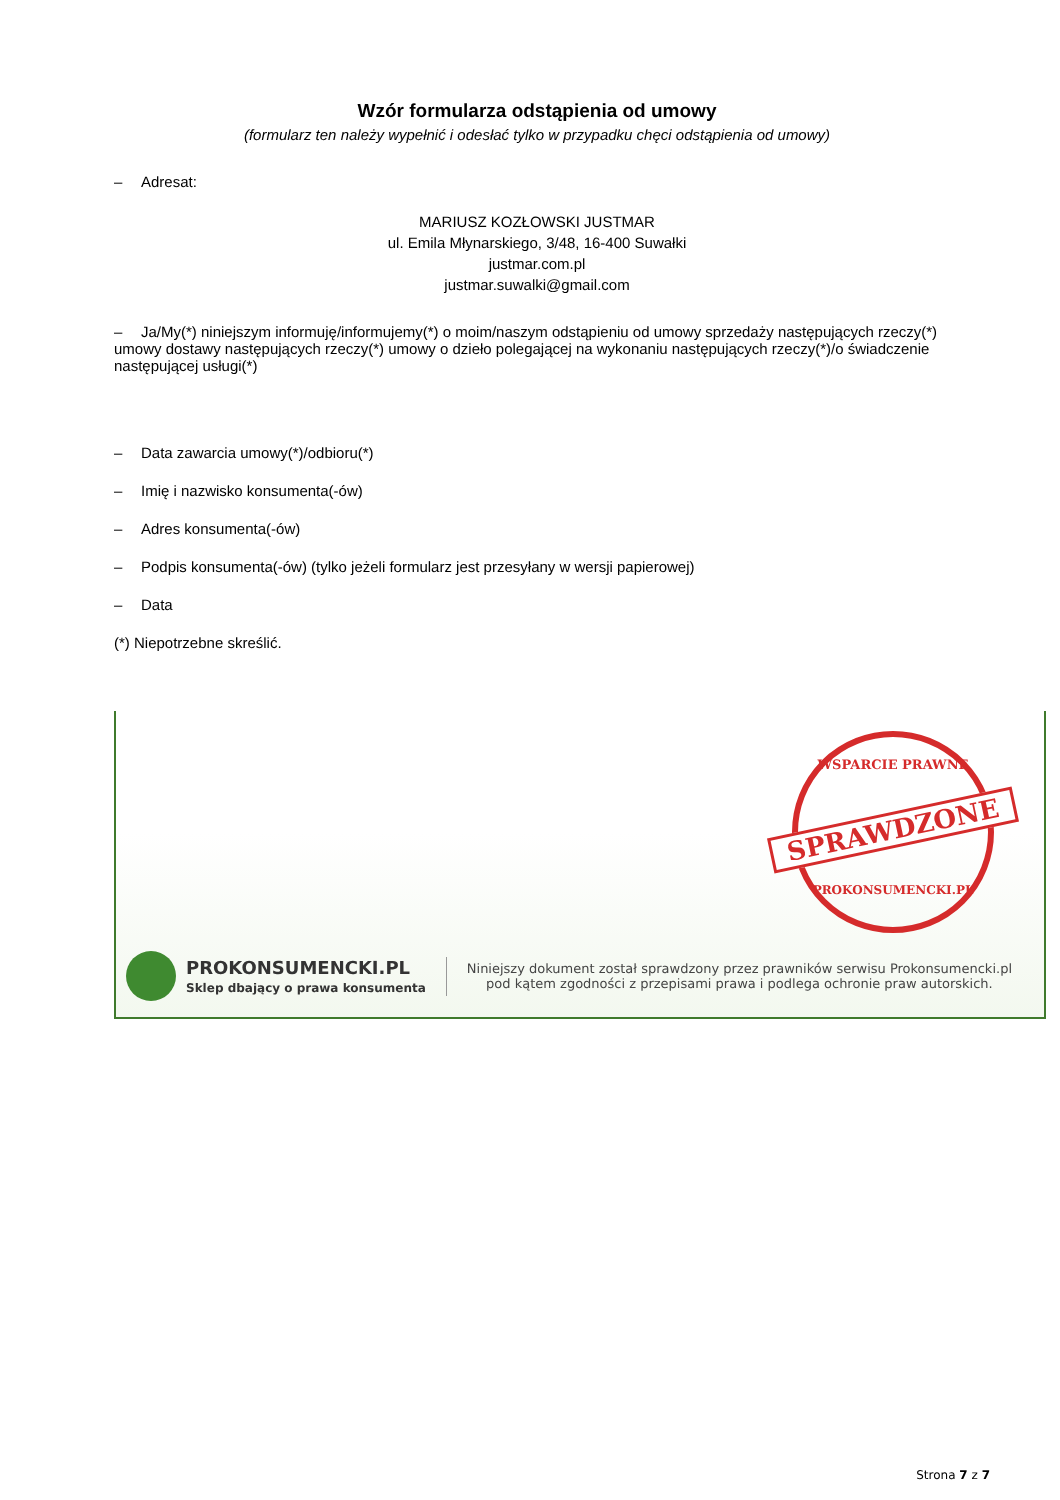Wzór formularza odstąpienia od umowy
(formularz ten należy wypełnić i odesłać tylko w przypadku chęci odstąpienia od umowy)
– Adresat:
MARIUSZ KOZŁOWSKI JUSTMAR
ul. Emila Młynarskiego, 3/48, 16-400 Suwałki
justmar.com.pl
justmar.suwalki@gmail.com
– Ja/My(*) niniejszym informuję/informujemy(*) o moim/naszym odstąpieniu od umowy sprzedaży następujących rzeczy(*) umowy dostawy następujących rzeczy(*) umowy o dzieło polegającej na wykonaniu następujących rzeczy(*)/o świadczenie następującej usługi(*)
– Data zawarcia umowy(*)/odbioru(*)
– Imię i nazwisko konsumenta(-ów)
– Adres konsumenta(-ów)
– Podpis konsumenta(-ów) (tylko jeżeli formularz jest przesyłany w wersji papierowej)
– Data
(*) Niepotrzebne skreślić.
WSPARCIE PRAWNE
SPRAWDZONE
PROKONSUMENCKI.PL
PROKONSUMENCKI.PL
Sklep dbający o prawa konsumenta
Niniejszy dokument został sprawdzony przez prawników serwisu Prokonsumencki.pl
pod kątem zgodności z przepisami prawa i podlega ochronie praw autorskich.
Strona 7 z 7